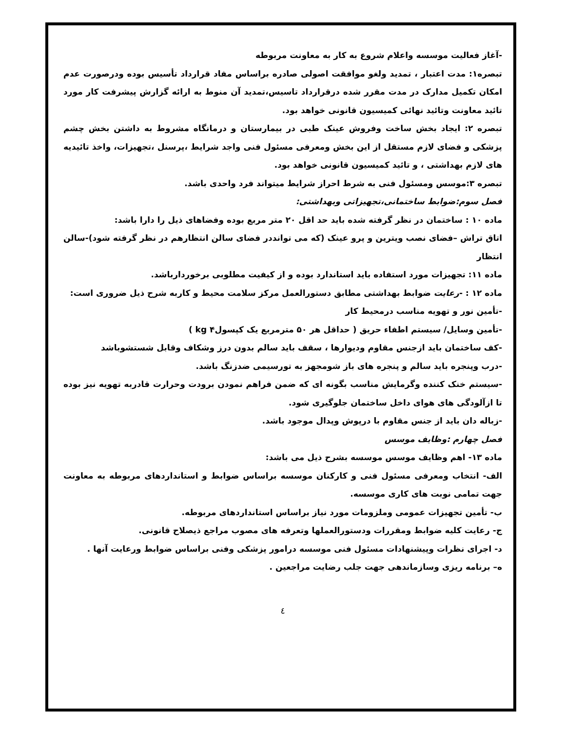-آغاز فعالیت موسسه واعلام شروع به کار به معاونت مربوطه
تبصره۱: مدت اعتبار ، تمدید ولغو موافقت اصولی صادره براساس مفاد قرارداد تأسیس بوده ودرصورت عدم امکان تکمیل مدارک در مدت مقرر شده درقرارداد تاسیس،تمدید آن منوط به ارائه گزارش پیشرفت کار مورد تائید معاونت وتائید نهائی کمیسیون قانونی خواهد بود.
تبصره ۲: ایجاد بخش ساخت وفروش عینک طبی در بیمارستان و درمانگاه مشروط به داشتن بخش چشم پزشکی و فضای لازم مستقل از این بخش ومعرفی مسئول فنی واجد شرایط ،پرسنل ،تجهیزات، واخذ تائیدیه های لازم بهداشتی ، و تائید کمیسیون قانونی خواهد بود.
تبصره ۳:موسس ومسئول فنی به شرط احراز شرایط میتواند فرد واحدی باشد.
فصل سوم:ضوابط ساختمانی،تجهیزاتی وبهداشتی:
ماده ۱۰ : ساختمان در نظر گرفته شده باید حد اقل ۲۰ متر مربع بوده وفضاهای ذیل را دارا باشد:
اتاق تراش –فضای نصب ویترین و پرو عینک (که می توانددر فضای سالن انتظارهم در نظر گرفته شود)-سالن انتظار
ماده ۱۱: تجهیزات مورد استفاده باید استاندارد بوده و از کیفیت مطلوبی برخوردارباشد.
ماده ۱۲ : -رعایت ضوابط بهداشتی مطابق دستورالعمل مرکز سلامت محیط و کاربه شرح ذیل ضروری است:
-تأمین نور و تهویه مناسب درمحیط کار
-تأمین وسایل/ سیستم اطفاء حریق ( حداقل هر ۵۰ مترمربع یک کپسولkg ۴ )
-کف ساختمان باید ازجنس مقاوم ودیوارها ، سقف باید سالم بدون درز وشکاف وقابل شستشوباشد
-درب وپنجره باید سالم و پنجره های باز شومجهز به تورسیمی ضدزنگ باشد.
-سیستم خنک کننده وگرمایش مناسب بگونه ای که ضمن فراهم نمودن برودت وحرارت قادربه تهویه نیز بوده تا ازآلودگی های هوای داخل ساختمان جلوگیری شود.
-زباله دان باید از جنس مقاوم با درپوش وپدال موجود باشد.
فصل چهارم :وظایف موسس
ماده ۱۳- اهم وظایف موسس موسسه بشرح ذیل می باشد:
الف- انتخاب ومعرفی مسئول فنی و کارکنان موسسه براساس ضوابط و استانداردهای مربوطه به معاونت جهت تمامی نوبت های کاری موسسه.
ب- تأمین تجهیزات عمومی وملزومات مورد نیاز براساس استانداردهای مربوطه.
ج- رعایت کلیه ضوابط ومقررات ودستورالعملها وتعرفه های مصوب مراجع ذیصلاح قانونی.
د- اجرای نظرات وپیشنهادات مسئول فنی موسسه درامور پزشکی وفنی براساس ضوابط ورعایت آنها .
ه– برنامه ریزی وسازماندهی جهت جلب رضایت مراجعین .
٤